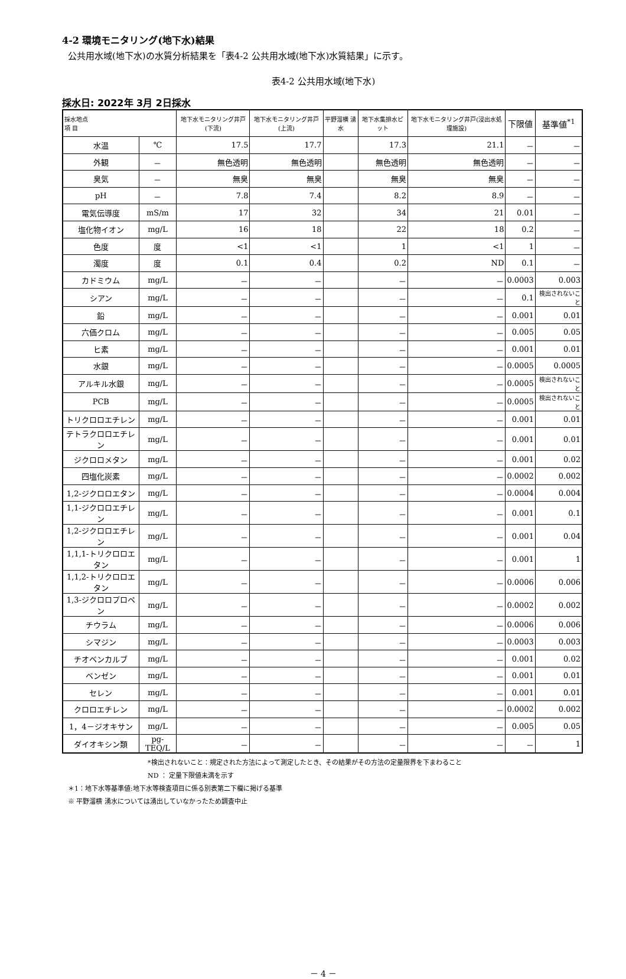4-2 環境モニタリング(地下水)結果
公共用水域(地下水)の水質分析結果を「表4-2 公共用水域(地下水)水質結果」に示す。
表4-2 公共用水域(地下水)
採水日: 2022年 3月 2日採水
| 採水地点 項 目 | | 地下水モニタリング井戸(下流) | 地下水モニタリング井戸(上流) | 平野溜横 湧水 | 地下水集排水ピット | 地下水モニタリング井戸(浸出水処理施設) | 下限値 | 基準値<sup>*1</sup> |
| --- | --- | --- | --- | --- | --- | --- | --- | --- |
| 水温 | ℃ | 17.5 | 17.7 | | 17.3 | 21.1 | － | － |
| 外観 | － | 無色透明 | 無色透明 | | 無色透明 | 無色透明 | － | － |
| 臭気 | － | 無臭 | 無臭 | | 無臭 | 無臭 | － | － |
| pH | － | 7.8 | 7.4 | | 8.2 | 8.9 | － | － |
| 電気伝導度 | mS/m | 17 | 32 | | 34 | 21 | 0.01 | － |
| 塩化物イオン | mg/L | 16 | 18 | | 22 | 18 | 0.2 | － |
| 色度 | 度 | <1 | <1 | | 1 | <1 | 1 | － |
| 濁度 | 度 | 0.1 | 0.4 | | 0.2 | ND | 0.1 | － |
| カドミウム | mg/L | － | － | | － | － | 0.0003 | 0.003 |
| シアン | mg/L | － | － | | － | － | 0.1 | 検出されないこと |
| 鉛 | mg/L | － | － | | － | － | 0.001 | 0.01 |
| 六価クロム | mg/L | － | － | | － | － | 0.005 | 0.05 |
| ヒ素 | mg/L | － | － | | － | － | 0.001 | 0.01 |
| 水銀 | mg/L | － | － | | － | － | 0.0005 | 0.0005 |
| アルキル水銀 | mg/L | － | － | | － | － | 0.0005 | 検出されないこと |
| PCB | mg/L | － | － | | － | － | 0.0005 | 検出されないこと |
| トリクロロエチレン | mg/L | － | － | | － | － | 0.001 | 0.01 |
| テトラクロロエチレン | mg/L | － | － | | － | － | 0.001 | 0.01 |
| ジクロロメタン | mg/L | － | － | | － | － | 0.001 | 0.02 |
| 四塩化炭素 | mg/L | － | － | | － | － | 0.0002 | 0.002 |
| 1,2-ジクロロエタン | mg/L | － | － | | － | － | 0.0004 | 0.004 |
| 1,1-ジクロロエチレン | mg/L | － | － | | － | － | 0.001 | 0.1 |
| 1,2-ジクロロエチレン | mg/L | － | － | | － | － | 0.001 | 0.04 |
| 1,1,1-トリクロロエタン | mg/L | － | － | | － | － | 0.001 | 1 |
| 1,1,2-トリクロロエタン | mg/L | － | － | | － | － | 0.0006 | 0.006 |
| 1,3-ジクロロプロペン | mg/L | － | － | | － | － | 0.0002 | 0.002 |
| チウラム | mg/L | － | － | | － | － | 0.0006 | 0.006 |
| シマジン | mg/L | － | － | | － | － | 0.0003 | 0.003 |
| チオベンカルブ | mg/L | － | － | | － | － | 0.001 | 0.02 |
| ベンゼン | mg/L | － | － | | － | － | 0.001 | 0.01 |
| セレン | mg/L | － | － | | － | － | 0.001 | 0.01 |
| クロロエチレン | mg/L | － | － | | － | － | 0.0002 | 0.002 |
| 1，4－ジオキサン | mg/L | － | － | | － | － | 0.005 | 0.05 |
| ダイオキシン類 | pg-TEQ/L | － | － | | － | － | － | 1 |
*検出されないこと：規定された方法によって測定したとき、その結果がその方法の定量限界を下まわること
ND ： 定量下限値未満を示す
＊1：地下水等基準値:地下水等検査項目に係る別表第二下欄に掲げる基準
※ 平野溜横 湧水については湧出していなかったため調査中止
－ 4 －